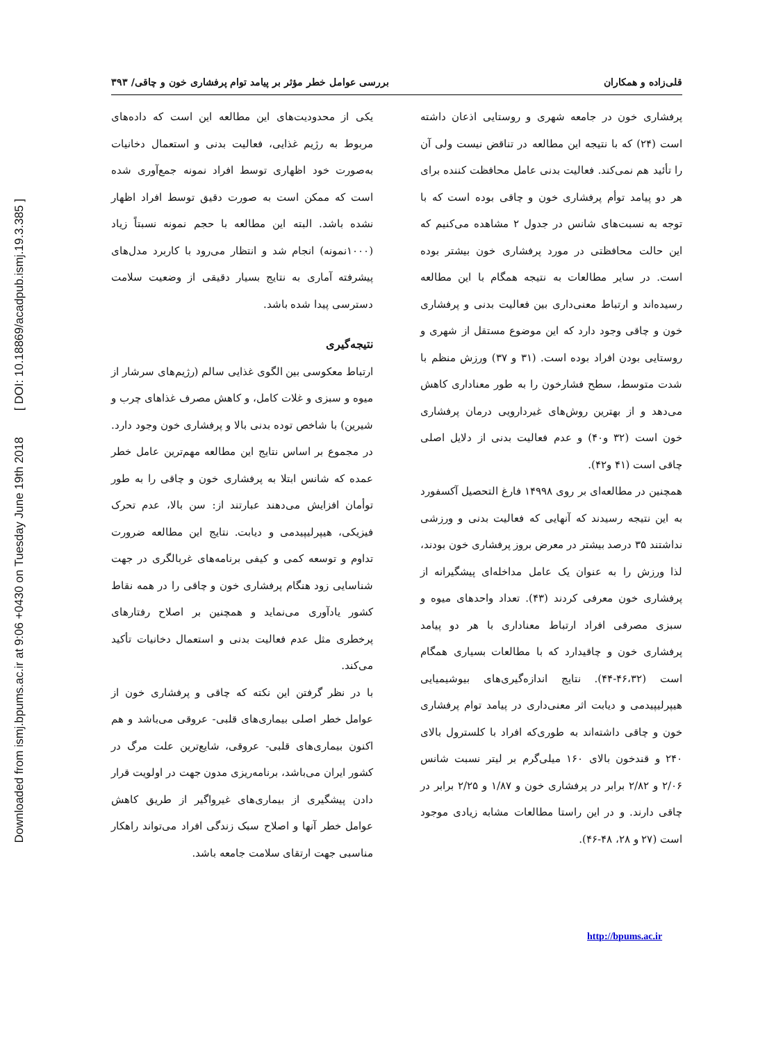Downloaded from ismj.bpums.ac.ir at 9:06 +0430 on Tuesday June 19th 2018 [ DOI: 10.18869/acadpub.ismj.19.3.385 ]
قلی‌زاده و همکاران بررسی عوامل خطر مؤثر بر پیامد توام پرفشاری خون و چاقی/ ۳۹۳
پرفشاری خون در جامعه شهری و روستایی اذعان داشته است (۲۴) که با نتیجه این مطالعه در تناقض نیست ولی آن را تأئید هم نمی‌کند. فعالیت بدنی عامل محافظت کننده برای هر دو پیامد توأم پرفشاری خون و چاقی بوده است که با توجه به نسبت‌های شانس در جدول ۲ مشاهده می‌کنیم که این حالت محافظتی در مورد پرفشاری خون بیشتر بوده است. در سایر مطالعات به نتیجه همگام با این مطالعه رسیده‌اند و ارتباط معنی‌داری بین فعالیت بدنی و پرفشاری خون و چاقی وجود دارد که این موضوع مستقل از شهری و روستایی بودن افراد بوده است. (۳۱ و ۳۷) ورزش منظم با شدت متوسط، سطح فشارخون را به طور معناداری کاهش می‌دهد و از بهترین روش‌های غیردارویی درمان پرفشاری خون است (۳۲ و۴۰) و عدم فعالیت بدنی از دلایل اصلی چاقی است (۴۱ و۴۲).
همچنین در مطالعه‌ای بر روی ۱۴۹۹۸ فارغ التحصیل آکسفورد به این نتیجه رسیدند که آنهایی که فعالیت بدنی و ورزشی نداشتند ۳۵ درصد بیشتر در معرض بروز پرفشاری خون بودند، لذا ورزش را به عنوان یک عامل مداخله‌ای پیشگیرانه از پرفشاری خون معرفی کردند (۴۳). تعداد واحدهای میوه و سبزی مصرفی افراد ارتباط معناداری با هر دو پیامد پرفشاری خون و چاقیدارد که با مطالعات بسیاری همگام است (۴۶،۳۲-۴۴). نتایج اندازه‌گیری‌های بیوشیمیایی هیپرلیپیدمی و دیابت اثر معنی‌داری در پیامد توام پرفشاری خون و چاقی داشته‌اند به طوری‌که افراد با کلسترول بالای ۲۴۰ و قندخون بالای ۱۶۰ میلی‌گرم بر لیتر نسبت شانس ۲/۰۶ و ۲/۸۲ برابر در پرفشاری خون و ۱/۸۷ و ۲/۲۵ برابر در چاقی دارند. و در این راستا مطالعات مشابه زیادی موجود است (۲۷ و ۲۸، ۴۸-۴۶).
یکی از محدودیت‌های این مطالعه این است که داده‌های مربوط به رژیم غذایی، فعالیت بدنی و استعمال دخانیات به‌صورت خود اظهاری توسط افراد نمونه جمع‌آوری شده است که ممکن است به صورت دقیق توسط افراد اظهار نشده باشد. البته این مطالعه با حجم نمونه نسبتاً زیاد (۱۰۰۰نمونه) انجام شد و انتظار می‌رود با کاربرد مدل‌های پیشرفته آماری به نتایج بسیار دقیقی از وضعیت سلامت دسترسی پیدا شده باشد.
نتیجه‌گیری
ارتباط معکوسی بین الگوی غذایی سالم (رژیم‌های سرشار از میوه و سبزی و غلات کامل، و کاهش مصرف غذاهای چرب و شیرین) با شاخص توده بدنی بالا و پرفشاری خون وجود دارد. در مجموع بر اساس نتایج این مطالعه مهم‌ترین عامل خطر عمده که شانس ابتلا به پرفشاری خون و چاقی را به طور توأمان افزایش می‌دهند عبارتند از: سن بالا، عدم تحرک فیزیکی، هیپرلیپیدمی و دیابت. نتایج این مطالعه ضرورت تداوم و توسعه کمی و کیفی برنامه‌های غربالگری در جهت شناسایی زود هنگام پرفشاری خون و چاقی را در همه نقاط کشور یادآوری می‌نماید و همچنین بر اصلاح رفتارهای پرخطری مثل عدم فعالیت بدنی و استعمال دخانیات تأکید می‌کند.
با در نظر گرفتن این نکته که چاقی و پرفشاری خون از عوامل خطر اصلی بیماری‌های قلبی- عروقی می‌باشد و هم اکنون بیماری‌های قلبی- عروقی، شایع‌ترین علت مرگ در کشور ایران می‌باشد، برنامه‌ریزی مدون جهت در اولویت قرار دادن پیشگیری از بیماری‌های غیرواگیر از طریق کاهش عوامل خطر آنها و اصلاح سبک زندگی افراد می‌تواند راهکار مناسبی جهت ارتقای سلامت جامعه باشد.
http://bpums.ac.ir